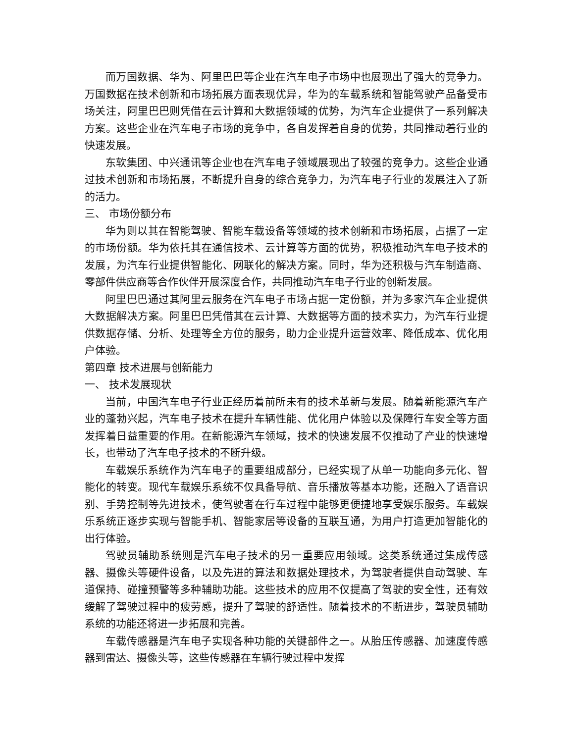而万国数据、华为、阿里巴巴等企业在汽车电子市场中也展现出了强大的竞争力。万国数据在技术创新和市场拓展方面表现优异，华为的车载系统和智能驾驶产品备受市场关注，阿里巴巴则凭借在云计算和大数据领域的优势，为汽车企业提供了一系列解决方案。这些企业在汽车电子市场的竞争中，各自发挥着自身的优势，共同推动着行业的快速发展。
东软集团、中兴通讯等企业也在汽车电子领域展现出了较强的竞争力。这些企业通过技术创新和市场拓展，不断提升自身的综合竞争力，为汽车电子行业的发展注入了新的活力。
三、 市场份额分布
华为则以其在智能驾驶、智能车载设备等领域的技术创新和市场拓展，占据了一定的市场份额。华为依托其在通信技术、云计算等方面的优势，积极推动汽车电子技术的发展，为汽车行业提供智能化、网联化的解决方案。同时，华为还积极与汽车制造商、零部件供应商等合作伙伴开展深度合作，共同推动汽车电子行业的创新发展。
阿里巴巴通过其阿里云服务在汽车电子市场占据一定份额，并为多家汽车企业提供大数据解决方案。阿里巴巴凭借其在云计算、大数据等方面的技术实力，为汽车行业提供数据存储、分析、处理等全方位的服务，助力企业提升运营效率、降低成本、优化用户体验。
第四章 技术进展与创新能力
一、 技术发展现状
当前，中国汽车电子行业正经历着前所未有的技术革新与发展。随着新能源汽车产业的蓬勃兴起，汽车电子技术在提升车辆性能、优化用户体验以及保障行车安全等方面发挥着日益重要的作用。在新能源汽车领域，技术的快速发展不仅推动了产业的快速增长，也带动了汽车电子技术的不断升级。
车载娱乐系统作为汽车电子的重要组成部分，已经实现了从单一功能向多元化、智能化的转变。现代车载娱乐系统不仅具备导航、音乐播放等基本功能，还融入了语音识别、手势控制等先进技术，使驾驶者在行车过程中能够更便捷地享受娱乐服务。车载娱乐系统正逐步实现与智能手机、智能家居等设备的互联互通，为用户打造更加智能化的出行体验。
驾驶员辅助系统则是汽车电子技术的另一重要应用领域。这类系统通过集成传感器、摄像头等硬件设备，以及先进的算法和数据处理技术，为驾驶者提供自动驾驶、车道保持、碰撞预警等多种辅助功能。这些技术的应用不仅提高了驾驶的安全性，还有效缓解了驾驶过程中的疲劳感，提升了驾驶的舒适性。随着技术的不断进步，驾驶员辅助系统的功能还将进一步拓展和完善。
车载传感器是汽车电子实现各种功能的关键部件之一。从胎压传感器、加速度传感器到雷达、摄像头等，这些传感器在车辆行驶过程中发挥